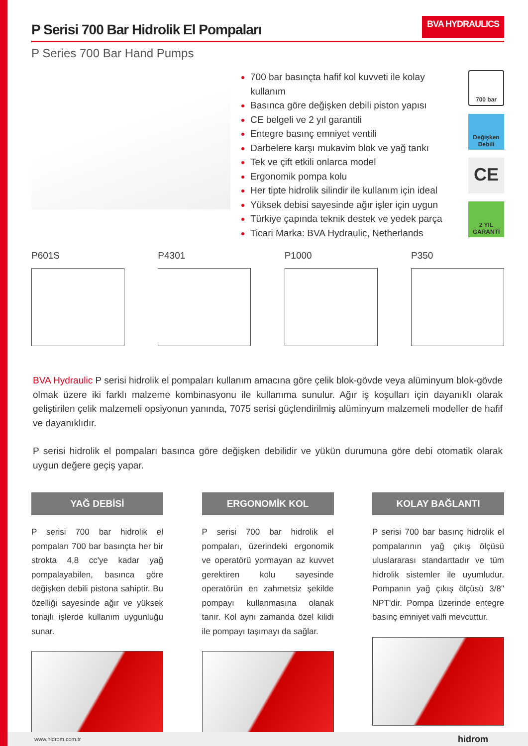P Serisi 700 Bar Hidrolik El Pompaları BVA HYDRAULICS
P Series 700 Bar Hand Pumps
700 bar basınçta hafif kol kuvveti ile kolay kullanım
Basınca göre değişken debili piston yapısı
CE belgeli ve 2 yıl garantili
Entegre basınç emniyet ventili
Darbelere karşı mukavim blok ve yağ tankı
Tek ve çift etkili onlarca model
Ergonomik pompa kolu
Her tipte hidrolik silindir ile kullanım için ideal
Yüksek debisi sayesinde ağır işler için uygun
Türkiye çapında teknik destek ve yedek parça
Ticari Marka: BVA Hydraulic, Netherlands
700 bar
Değişken Debili
CE
2 YIL GARANTİ
P601S P4301 P1000 P350
BVA Hydraulic P serisi hidrolik el pompaları kullanım amacına göre çelik blok-gövde veya alüminyum blok-gövde olmak üzere iki farklı malzeme kombinasyonu ile kullanıma sunulur. Ağır iş koşulları için dayanıklı olarak geliştirilen çelik malzemeli opsiyonun yanında, 7075 serisi güçlendirilmiş alüminyum malzemeli modeller de hafif ve dayanıklıdır.
P serisi hidrolik el pompaları basınca göre değişken debilidir ve yükün durumuna göre debi otomatik olarak uygun değere geçiş yapar.
YAĞ DEBİSİ
P serisi 700 bar hidrolik el pompaları 700 bar basınçta her bir strokta 4,8 cc'ye kadar yağ pompalayabilen, basınca göre değişken debili pistona sahiptir. Bu özelliği sayesinde ağır ve yüksek tonajlı işlerde kullanım uygunluğu sunar.
ERGONOMİK KOL
P serisi 700 bar hidrolik el pompaları, üzerindeki ergonomik ve operatörü yormayan az kuvvet gerektiren kolu sayesinde operatörün en zahmetsiz şekilde pompayı kullanmasına olanak tanır. Kol aynı zamanda özel kilidi ile pompayı taşımayı da sağlar.
KOLAY BAĞLANTI
P serisi 700 bar basınç hidrolik el pompalarının yağ çıkış ölçüsü uluslararası standarttadır ve tüm hidrolik sistemler ile uyumludur. Pompanın yağ çıkış ölçüsü 3/8" NPT'dir. Pompa üzerinde entegre basınç emniyet valfi mevcuttur.
www.hidrom.com.tr hidrom